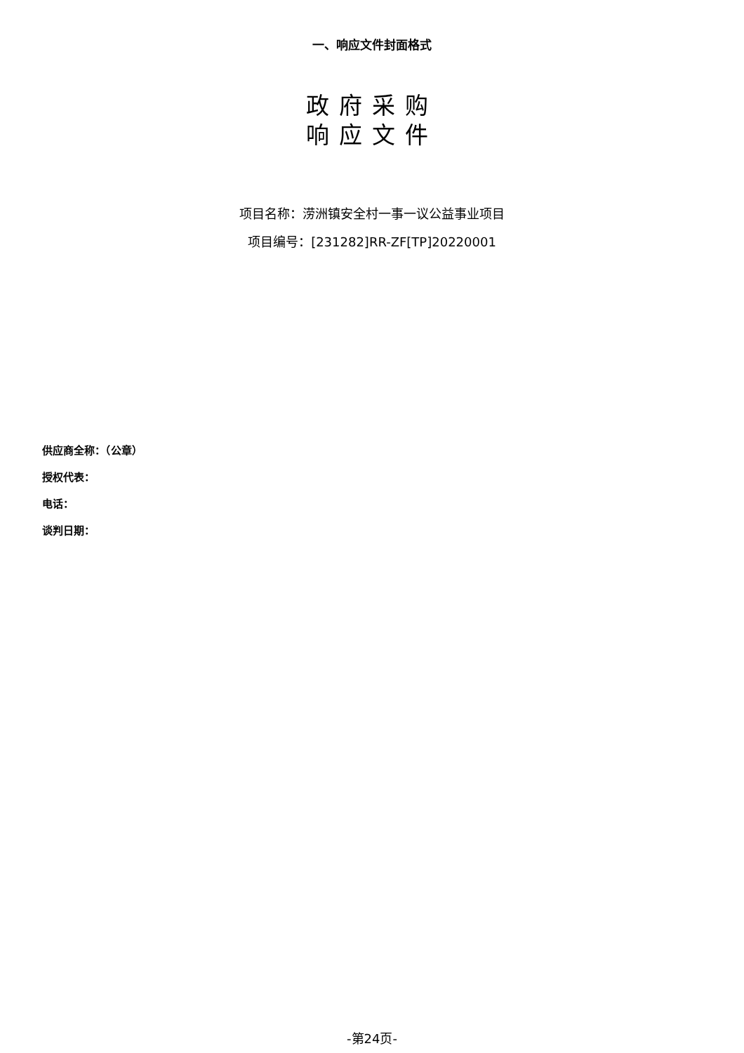一、响应文件封面格式
政府采购
响应文件
项目名称：涝洲镇安全村一事一议公益事业项目
项目编号：[231282]RR-ZF[TP]20220001
供应商全称：（公章）
授权代表：
电话：
谈判日期：
-第24页-